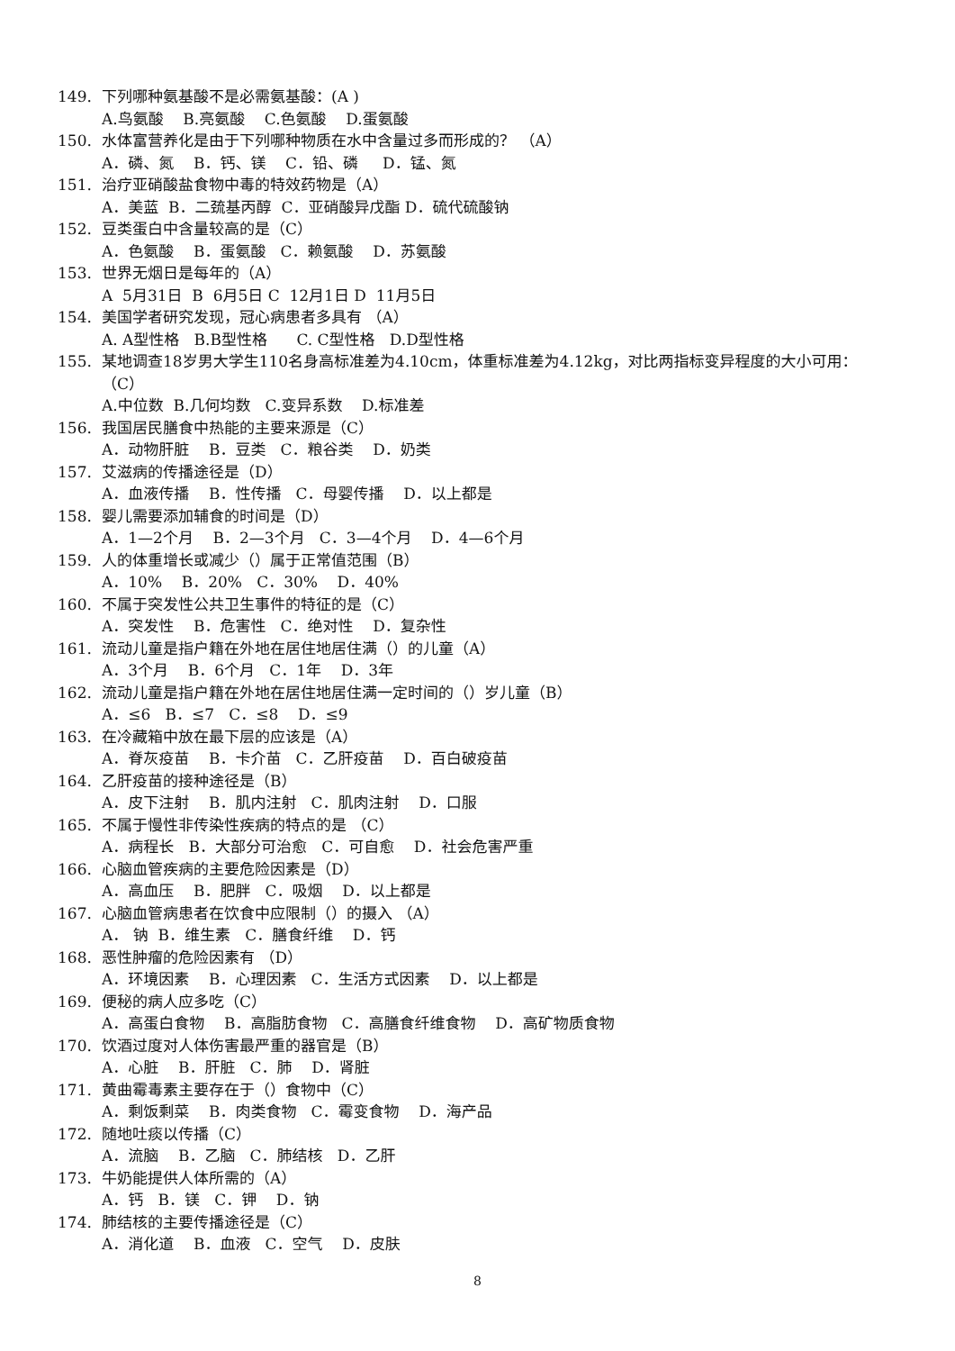149. 下列哪种氨基酸不是必需氨基酸：(A )
A.鸟氨酸 B.亮氨酸 C.色氨酸 D.蛋氨酸
150. 水体富营养化是由于下列哪种物质在水中含量过多而形成的？ （A）
A．磷、氮 B．钙、镁 C．铅、磷 D．锰、氮
151. 治疗亚硝酸盐食物中毒的特效药物是（A）
A．美蓝 B．二巯基丙醇 C．亚硝酸异戊酯 D．硫代硫酸钠
152. 豆类蛋白中含量较高的是（C）
A．色氨酸 B．蛋氨酸 C．赖氨酸 D．苏氨酸
153. 世界无烟日是每年的（A）
A 5月31日 B 6月5日 C 12月1日 D 11月5日
154. 美国学者研究发现，冠心病患者多具有 （A）
A. A型性格 B.B型性格 C. C型性格 D.D型性格
155. 某地调查18岁男大学生110名身高标准差为4.10cm，体重标准差为4.12kg，对比两指标变异程度的大小可用： （C）
A.中位数 B.几何均数 C.变异系数 D.标准差
156. 我国居民膳食中热能的主要来源是（C）
A．动物肝脏 B．豆类 C．粮谷类 D．奶类
157. 艾滋病的传播途径是（D）
A．血液传播 B．性传播 C．母婴传播 D．以上都是
158. 婴儿需要添加辅食的时间是（D）
A．1—2个月 B．2—3个月 C．3—4个月 D．4—6个月
159. 人的体重增长或减少（）属于正常值范围（B）
A．10% B．20% C．30% D．40%
160. 不属于突发性公共卫生事件的特征的是（C）
A．突发性 B．危害性 C．绝对性 D．复杂性
161. 流动儿童是指户籍在外地在居住地居住满（）的儿童（A）
A．3个月 B．6个月 C．1年 D．3年
162. 流动儿童是指户籍在外地在居住地居住满一定时间的（）岁儿童（B）
A．≤6 B．≤7 C．≤8 D．≤9
163. 在冷藏箱中放在最下层的应该是（A）
A．脊灰疫苗 B．卡介苗 C．乙肝疫苗 D．百白破疫苗
164. 乙肝疫苗的接种途径是（B）
A．皮下注射 B．肌内注射 C．肌肉注射 D．口服
165. 不属于慢性非传染性疾病的特点的是 （C）
A．病程长 B．大部分可治愈 C．可自愈 D．社会危害严重
166. 心脑血管疾病的主要危险因素是（D）
A．高血压 B．肥胖 C．吸烟 D．以上都是
167. 心脑血管病患者在饮食中应限制（）的摄入 （A）
A． 钠 B．维生素 C．膳食纤维 D．钙
168. 恶性肿瘤的危险因素有 （D）
A．环境因素 B．心理因素 C．生活方式因素 D．以上都是
169. 便秘的病人应多吃（C）
A．高蛋白食物 B．高脂肪食物 C．高膳食纤维食物 D．高矿物质食物
170. 饮酒过度对人体伤害最严重的器官是（B）
A．心脏 B．肝脏 C．肺 D．肾脏
171. 黄曲霉毒素主要存在于（）食物中（C）
A．剩饭剩菜 B．肉类食物 C．霉变食物 D．海产品
172. 随地吐痰以传播（C）
A．流脑 B．乙脑 C．肺结核 D．乙肝
173. 牛奶能提供人体所需的（A）
A．钙 B．镁 C．钾 D．钠
174. 肺结核的主要传播途径是（C）
A．消化道 B．血液 C．空气 D．皮肤
8